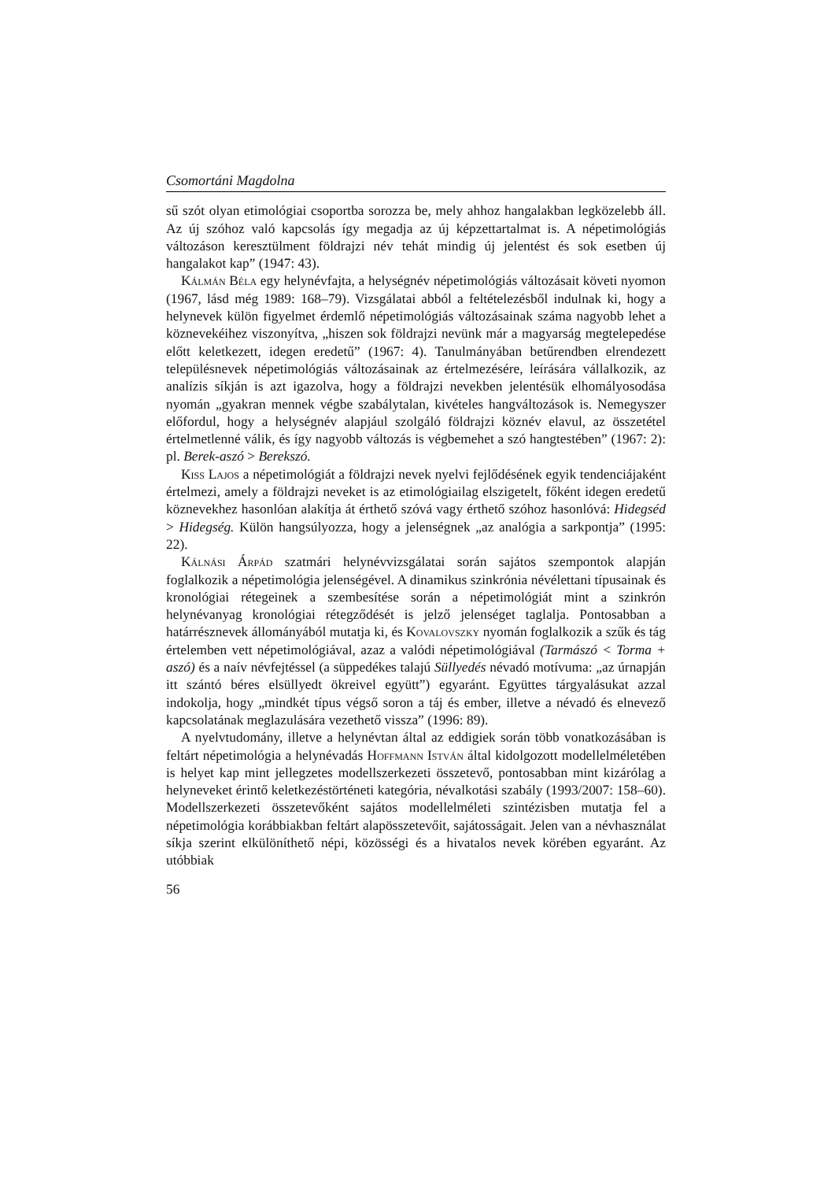Csomortáni Magdolna
sű szót olyan etimológiai csoportba sorozza be, mely ahhoz hangalakban legközelebb áll. Az új szóhoz való kapcsolás így megadja az új képzettartalmat is. A népetimológiás változáson keresztülment földrajzi név tehát mindig új jelentést és sok esetben új hangalakot kap” (1947: 43).
Kálmán Béla egy helynévfajta, a helységnév népetimológiás változásait követi nyomon (1967, lásd még 1989: 168–79). Vizsgálatai abból a feltételezésből indulnak ki, hogy a helynevek külön figyelmet érdemlő népetimológiás változásainak száma nagyobb lehet a köznevekéihez viszonyítva, „hiszen sok földrajzi nevünk már a magyarság megtelepedése előtt keletkezett, idegen eredetű” (1967: 4). Tanulmányában betűrendben elrendezett településnevek népetimológiás változásainak az értelmezésére, leírására vállalkozik, az analízis síkján is azt igazolva, hogy a földrajzi nevekben jelentésük elhomályosodása nyomán „gyakran mennek végbe szabálytalan, kivételes hangváltozások is. Nemegyszer előfordul, hogy a helységnév alapjául szolgáló földrajzi köznév elavul, az összetétel értelmetlenné válik, és így nagyobb változás is végbemehet a szó hangtestében” (1967: 2): pl. Berek-aszó > Berekszó.
Kiss Lajos a népetimológiát a földrajzi nevek nyelvi fejlődésének egyik tendenciájaként értelmezi, amely a földrajzi neveket is az etimológiailag elszigetelt, főként idegen eredetű köznevekhez hasonlóan alakítja át érthető szóvá vagy érthető szóhoz hasonlóvá: Hidegséd > Hidegség. Külön hangsúlyozza, hogy a jelenségnek „az analógia a sarkpontja” (1995: 22).
Kálnási Árpád szatmári helynévvizsgálatai során sajátos szempontok alapján foglalkozik a népetimológia jelenségével. A dinamikus szinkrónia névélettani típusainak és kronológiai rétegeinek a szembesítése során a népetimológiát mint a szinkrón helynévanyag kronológiai rétegződését is jelző jelenséget taglalja. Pontosabban a határrésznevek állományából mutatja ki, és Kovalovszky nyomán foglalkozik a szűk és tág értelemben vett népetimológiával, azaz a valódi népetimológiával (Tarmászó < Torma + aszó) és a naív névfejtéssel (a süppedékes talajú Süllyedés névadó motívuma: „az úrnapján itt szántó béres elsüllyedt ökreivel együtt”) egyaránt. Együttes tárgyalásukat azzal indokolja, hogy „mindkét típus végső soron a táj és ember, illetve a névadó és elnevező kapcsolatának meglazulására vezethető vissza” (1996: 89).
A nyelvtudomány, illetve a helynévtan által az eddigiek során több vonatkozásában is feltárt népetimológia a helynévadás Hoffmann István által kidolgozott modellelméletében is helyet kap mint jellegzetes modellszerkezeti összetevő, pontosabban mint kizárólag a helyneveket érintő keletkezéstörténeti kategória, névalkotási szabály (1993/2007: 158–60). Modellszerkezeti összetevőként sajátos modellelméleti szintézisben mutatja fel a népetimológia korábbiakban feltárt alapösszetevőit, sajátosságait. Jelen van a névhasználat síkja szerint elkülöníthető népi, közösségi és a hivatalos nevek körében egyaránt. Az utóbbiak
56